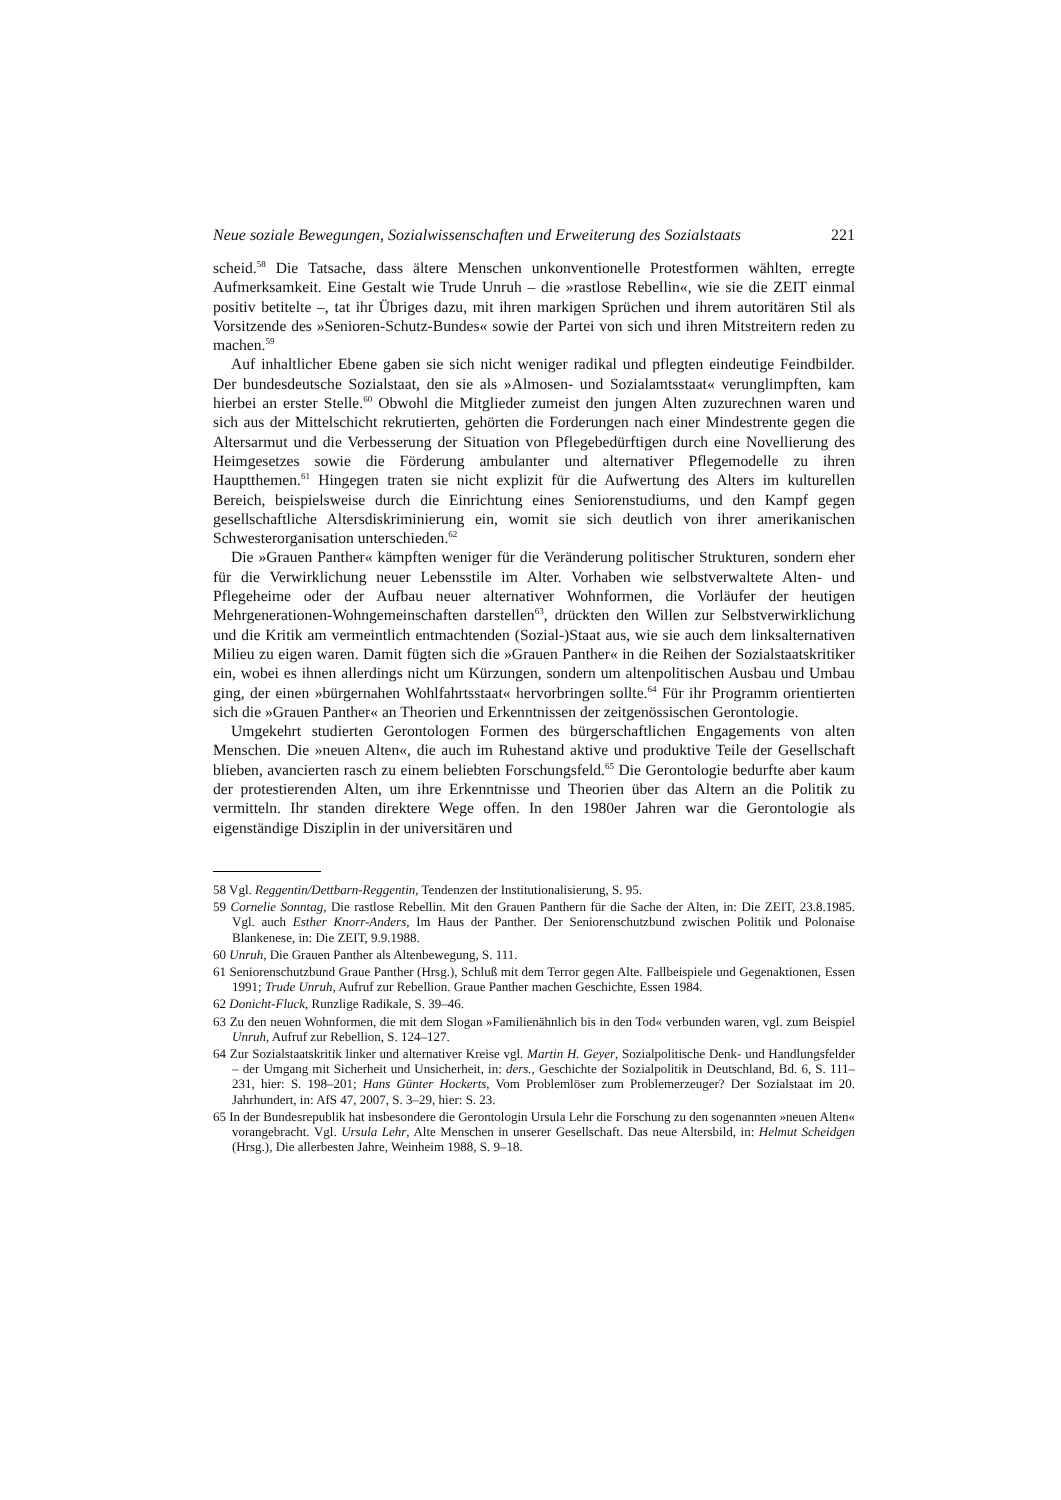Neue soziale Bewegungen, Sozialwissenschaften und Erweiterung des Sozialstaats 221
scheid.<sup>58</sup> Die Tatsache, dass ältere Menschen unkonventionelle Protestformen wählten, erregte Aufmerksamkeit. Eine Gestalt wie Trude Unruh – die »rastlose Rebellin«, wie sie die ZEIT einmal positiv betitelte –, tat ihr Übriges dazu, mit ihren markigen Sprüchen und ihrem autoritären Stil als Vorsitzende des »Senioren-Schutz-Bundes« sowie der Partei von sich und ihren Mitstreitern reden zu machen.<sup>59</sup>
Auf inhaltlicher Ebene gaben sie sich nicht weniger radikal und pflegten eindeutige Feindbilder. Der bundesdeutsche Sozialstaat, den sie als »Almosen- und Sozialamtsstaat« verunglimpften, kam hierbei an erster Stelle.<sup>60</sup> Obwohl die Mitglieder zumeist den jungen Alten zuzurechnen waren und sich aus der Mittelschicht rekrutierten, gehörten die Forderungen nach einer Mindestrente gegen die Altersarmut und die Verbesserung der Situation von Pflegebedürftigen durch eine Novellierung des Heimgesetzes sowie die Förderung ambulanter und alternativer Pflegemodelle zu ihren Hauptthemen.<sup>61</sup> Hingegen traten sie nicht explizit für die Aufwertung des Alters im kulturellen Bereich, beispielsweise durch die Einrichtung eines Seniorenstudiums, und den Kampf gegen gesellschaftliche Altersdiskriminierung ein, womit sie sich deutlich von ihrer amerikanischen Schwesterorganisation unterschieden.<sup>62</sup>
Die »Grauen Panther« kämpften weniger für die Veränderung politischer Strukturen, sondern eher für die Verwirklichung neuer Lebensstile im Alter. Vorhaben wie selbstverwaltete Alten- und Pflegeheime oder der Aufbau neuer alternativer Wohnformen, die Vorläufer der heutigen Mehrgenerationen-Wohngemeinschaften darstellen<sup>63</sup>, drückten den Willen zur Selbstverwirklichung und die Kritik am vermeintlich entmachtenden (Sozial-)Staat aus, wie sie auch dem linksalternativen Milieu zu eigen waren. Damit fügten sich die »Grauen Panther« in die Reihen der Sozialstaatskritiker ein, wobei es ihnen allerdings nicht um Kürzungen, sondern um altenpolitischen Ausbau und Umbau ging, der einen »bürgernahen Wohlfahrtsstaat« hervorbringen sollte.<sup>64</sup> Für ihr Programm orientierten sich die »Grauen Panther« an Theorien und Erkenntnissen der zeitgenössischen Gerontologie.
Umgekehrt studierten Gerontologen Formen des bürgerschaftlichen Engagements von alten Menschen. Die »neuen Alten«, die auch im Ruhestand aktive und produktive Teile der Gesellschaft blieben, avancierten rasch zu einem beliebten Forschungsfeld.<sup>65</sup> Die Gerontologie bedurfte aber kaum der protestierenden Alten, um ihre Erkenntnisse und Theorien über das Altern an die Politik zu vermitteln. Ihr standen direktere Wege offen. In den 1980er Jahren war die Gerontologie als eigenständige Disziplin in der universitären und
58 Vgl. Reggentin/Dettbarn-Reggentin, Tendenzen der Institutionalisierung, S. 95.
59 Cornelie Sonntag, Die rastlose Rebellin. Mit den Grauen Panthern für die Sache der Alten, in: Die ZEIT, 23.8.1985. Vgl. auch Esther Knorr-Anders, Im Haus der Panther. Der Seniorenschutzbund zwischen Politik und Polonaise Blankenese, in: Die ZEIT, 9.9.1988.
60 Unruh, Die Grauen Panther als Altenbewegung, S. 111.
61 Seniorenschutzbund Graue Panther (Hrsg.), Schluß mit dem Terror gegen Alte. Fallbeispiele und Gegenaktionen, Essen 1991; Trude Unruh, Aufruf zur Rebellion. Graue Panther machen Geschichte, Essen 1984.
62 Donicht-Fluck, Runzlige Radikale, S. 39–46.
63 Zu den neuen Wohnformen, die mit dem Slogan »Familienähnlich bis in den Tod« verbunden waren, vgl. zum Beispiel Unruh, Aufruf zur Rebellion, S. 124–127.
64 Zur Sozialstaatskritik linker und alternativer Kreise vgl. Martin H. Geyer, Sozialpolitische Denk- und Handlungsfelder – der Umgang mit Sicherheit und Unsicherheit, in: ders., Geschichte der Sozialpolitik in Deutschland, Bd. 6, S. 111–231, hier: S. 198–201; Hans Günter Hockerts, Vom Problemlöser zum Problemerzeuger? Der Sozialstaat im 20. Jahrhundert, in: AfS 47, 2007, S. 3–29, hier: S. 23.
65 In der Bundesrepublik hat insbesondere die Gerontologin Ursula Lehr die Forschung zu den sogenannten »neuen Alten« vorangebracht. Vgl. Ursula Lehr, Alte Menschen in unserer Gesellschaft. Das neue Altersbild, in: Helmut Scheidgen (Hrsg.), Die allerbesten Jahre, Weinheim 1988, S. 9–18.